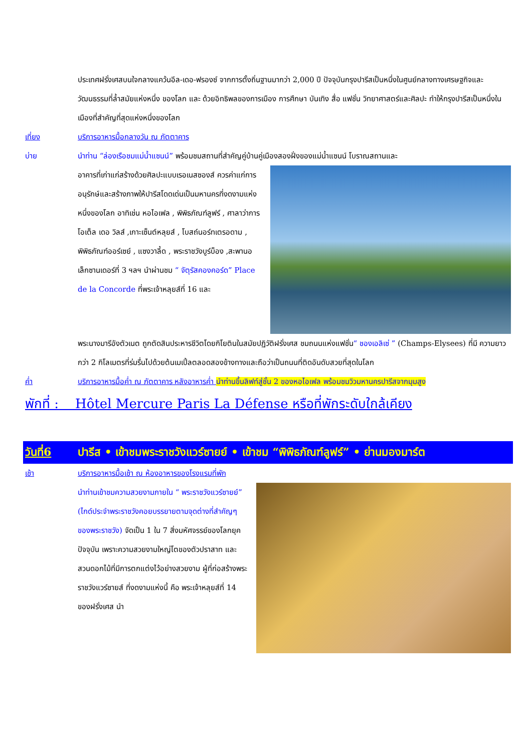ประเทศฝรั่งเศสบนใจกลางแคว้นอีล-เดอ-ฟรองซ์ จากการตั้งถิ่นฐานมากว่า 2,000 ปี ปัจจุบันกรุงปารีสเป็นหนึ่งในศูนย์กลางทางเศรษฐกิจและวัฒนธรรมที่ล้ำสมัยแห่งหนึ่ง ของโลก และ ด้วยอิทธิพลของการเมือง การศึกษา บันเทิง สื่อ แฟชั่น วิทยาศาสตร์และศิลปะ ทำให้กรุงปารีสเป็นหนึ่งในเมืองที่สำคัญที่สุดแห่งหนึ่งของโลก
เที่ยง บริการอาหารมื้อกลางวัน ณ ภัตตาคาร
บ่าย นำท่าน “ล่องเรือชมแม่น้ำแซนน์” พร้อมชมสถานที่สำคัญคู่บ้านคู่เมืองสองฝั่งของแม่น้ำแซนน์ โบราณสถานและ
อาคารที่เก่าแก่สร้างด้วยศิลปะแบบเรอเนสซองส์ ควรค่าแก่การอนุรักษ์และสร้างภาพให้ปารีสโดดเด่นเป็นมหานครที่งดงามแห่งหนึ่งของโลก อาทิเช่น หอไอเฟล , พิพิธภัณฑ์ลูฟร์ , ศาลาว่าการ โอเต็ล เดอ วิลส์ ,เกาะเซ็นต์หลุยส์ , โบสถ์นอร์ทเตรอดาม , พิพิธภัณฑ์ออร์เซย์ , แซงวาลี้ด , พระราชวังบูร์บ็อง ,สะพานอเล็กซานเดอร์ที่ 3 ฯลฯ นำผ่านชม “ จัตุรัสคองคอร์ด” Place de la Concorde ที่พระเจ้าหลุยส์ที่ 16 และ
พระนางมารีอังตัวเนต ถูกตัดสินประหารชีวิตโดยกิโยตินในสมัยปฏิวัติฝรั่งเศส ชมถนนแห่งแฟชั่น“ ชองเอลิเซ่ ” (Champs-Elysees) ที่มี ความยาวกว่า 2 กิโลเมตรที่ร่มรื่นไปด้วยต้นเมเปิ้ลตลอดสองข้างทางและถือว่าเป็นถนนที่ติดอันดับสวยที่สุดในโลก
ค่ำ บริการอาหารมื้อค่ำ ณ ภัตตาคาร หลังอาหารค่ำ นำท่านขึ้นลิฟท์สู่ชั้น 2 ของหอไอเฟล พร้อมชมวิวมหานครปารีสจากมุมสูง
พักที่ : Hôtel Mercure Paris La Défense หรือที่พักระดับใกล้เคียง
วันที่6 ปารีส • เข้าชมพระราชวังแวร์ซายย์ • เข้าชม “พิพิธภัณฑ์ลูฟร์” • ย่านมองมาร์ต
เช้า บริการอาหารมื้อเช้า ณ ห้องอาหารของโรงแรมที่พัก
นำท่านเข้าชมความสวยงามภายใน “ พระราชวังแวร์ซายย์” (ไกด์ประจำพระราชวังคอยบรรยายตามจุดต่างที่สำคัญๆ ของพระราชวัง) จัดเป็น 1 ใน 7 สิ่งมหัศจรรย์ของโลกยุคปัจจุบัน เพราะความสวยงามใหญ่โตของตัวปราสาท และสวนดอกไม้ที่มีการตกแต่งไว้อย่างสวยงาม ผู้ที่ก่อสร้างพระราชวังแวร์ซายส์ ที่งดงามแห่งนี้ คือ พระเจ้าหลุยส์ที่ 14 ของฝรั่งเศส นำ